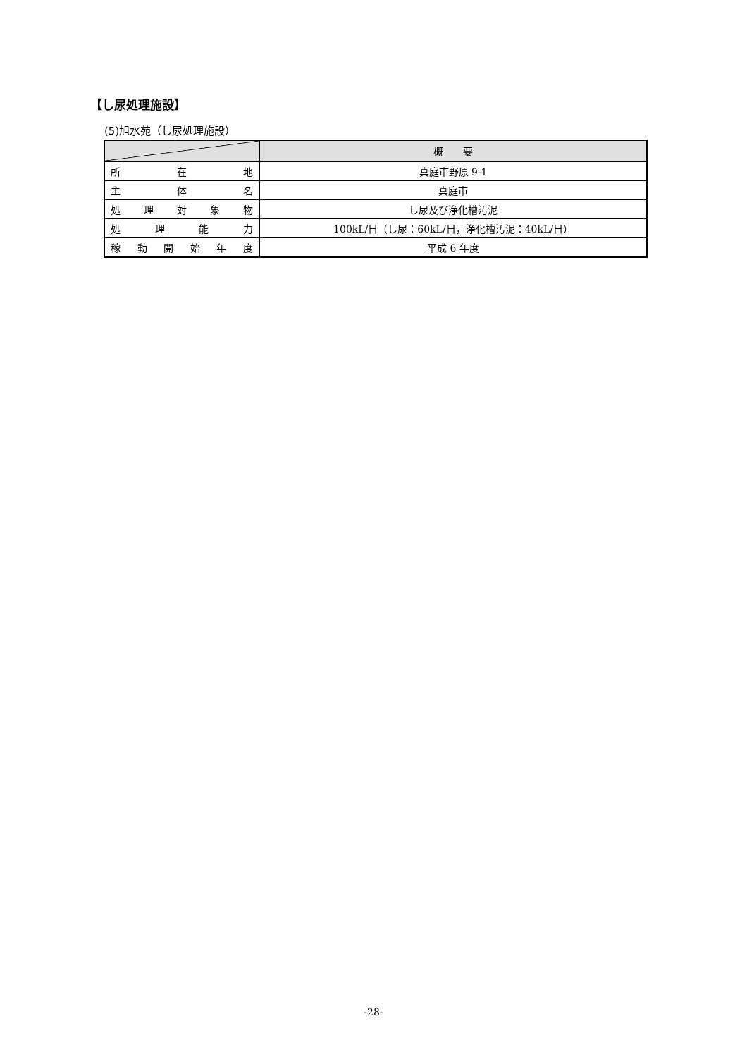【し尿処理施設】
(5)旭水苑（し尿処理施設）
| | 概 要 |
| --- | --- |
| 所 在 地 | 真庭市野原 9-1 |
| 主 体 名 | 真庭市 |
| 処 理 対 象 物 | し尿及び浄化槽汚泥 |
| 処 理 能 力 | 100kL/日（し尿：60kL/日，浄化槽汚泥：40kL/日） |
| 稼 動 開 始 年 度 | 平成 6 年度 |
-28-